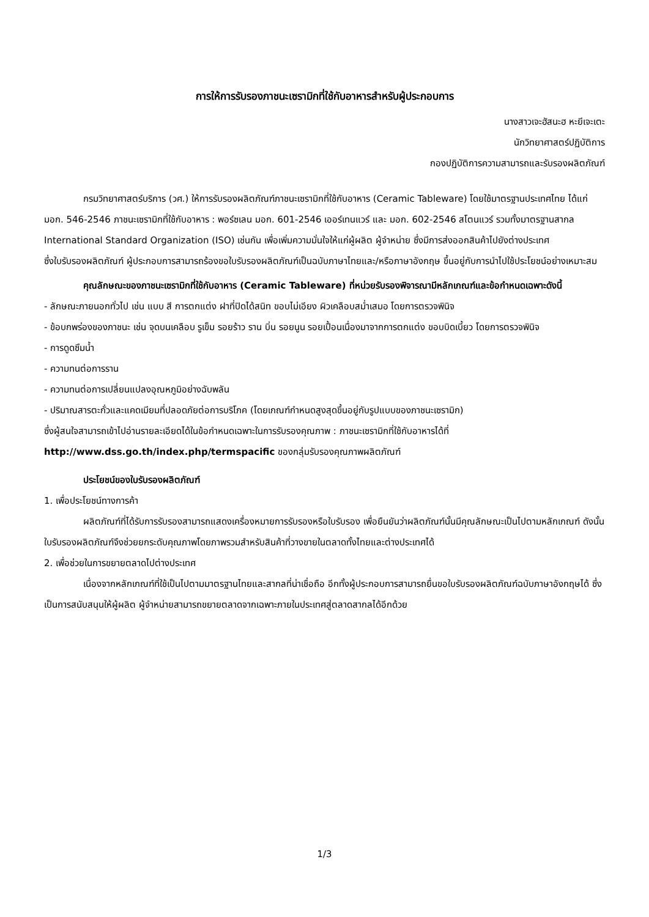การให้การรับรองภาชนะเซรามิกที่ใช้กับอาหารสำหรับผู้ประกอบการ
นางสาวเจะฮัสนะฮ หะยีเจะเตะ
นักวิทยาศาสตร์ปฏิบัติการ
กองปฏิบัติการความสามารถและรับรองผลิตภัณฑ์
กรมวิทยาศาสตร์บริการ (วศ.) ให้การรับรองผลิตภัณฑ์ภาชนะเซรามิกที่ใช้กับอาหาร (Ceramic Tableware) โดยใช้มาตรฐานประเทศไทย ได้แก่ มอก. 546-2546 ภาชนะเซรามิกที่ใช้กับอาหาร : พอร์ซเลน มอก. 601-2546 เออร์เทนแวร์ และ มอก. 602-2546 สโตนแวร์ รวมทั้งมาตรฐานสากล International Standard Organization (ISO) เช่นกัน เพื่อเพิ่มความมั่นใจให้แก่ผู้ผลิต ผู้จำหน่าย ซึ่งมีการส่งออกสินค้าไปยังต่างประเทศ
ซึ่งใบรับรองผลิตภัณฑ์ ผู้ประกอบการสามารถร้องขอใบรับรองผลิตภัณฑ์เป็นฉบับภาษาไทยและ/หรือภาษาอังกฤษ ขึ้นอยู่กับการนำไปใช้ประโยชน์อย่างเหมาะสม
คุณลักษณะของภาชนะเซรามิกที่ใช้กับอาหาร (Ceramic Tableware) ที่หน่วยรับรองพิจารณามีหลักเกณฑ์และข้อกำหนดเฉพาะดังนี้
- ลักษณะภายนอกทั่วไป เช่น แบบ สี การตกแต่ง ฝาที่ปิดได้สนิท ขอบไม่เอียง ผิวเคลือบสม่ำเสมอ โดยการตรวจพินิจ
- ข้อบกพร่องของภาชนะ เช่น จุดบนเคลือบ รูเข็ม รอยร้าว ราน บิ่น รอยนูน รอยเปื้อนเนื่องมาจากการตกแต่ง ขอบบิดเบี้ยว โดยการตรวจพินิจ
- การดูดซึมน้ำ
- ความทนต่อการราน
- ความทนต่อการเปลี่ยนแปลงอุณหภูมิอย่างฉับพลัน
- ปริมาณสารตะกั่วและแคดเมียมที่ปลอดภัยต่อการบริโภค (โดยเกณฑ์กำหนดสูงสุดขึ้นอยู่กับรูปแบบของภาชนะเซรามิก)
ซึ่งผู้สนใจสามารถเข้าไปอ่านรายละเอียดได้ในข้อกำหนดเฉพาะในการรับรองคุณภาพ : ภาชนะเซรามิกที่ใช้กับอาหารได้ที่ http://www.dss.go.th/index.php/termspacific ของกลุ่มรับรองคุณภาพผลิตภัณฑ์
ประโยชน์ของใบรับรองผลิตภัณฑ์
1. เพื่อประโยชน์ทางการค้า
ผลิตภัณฑ์ที่ได้รับการรับรองสามารถแสดงเครื่องหมายการรับรองหรือใบรับรอง เพื่อยืนยันว่าผลิตภัณฑ์นั้นมีคุณลักษณะเป็นไปตามหลักเกณฑ์ ดังนั้นใบรับรองผลิตภัณฑ์จึงช่วยยกระดับคุณภาพโดยภาพรวมสำหรับสินค้าที่วางขายในตลาดทั้งไทยและต่างประเทศได้
2. เพื่อช่วยในการขยายตลาดไปต่างประเทศ
เนื่องจากหลักเกณฑ์ที่ใช้เป็นไปตามมาตรฐานไทยและสากลที่น่าเชื่อถือ อีกทั้งผู้ประกอบการสามารถยื่นขอใบรับรองผลิตภัณฑ์ฉบับภาษาอังกฤษได้ ซึ่งเป็นการสนับสนุนให้ผู้ผลิต ผู้จำหน่ายสามารถขยายตลาดจากเฉพาะภายในประเทศสู่ตลาดสากลได้อีกด้วย
1/3